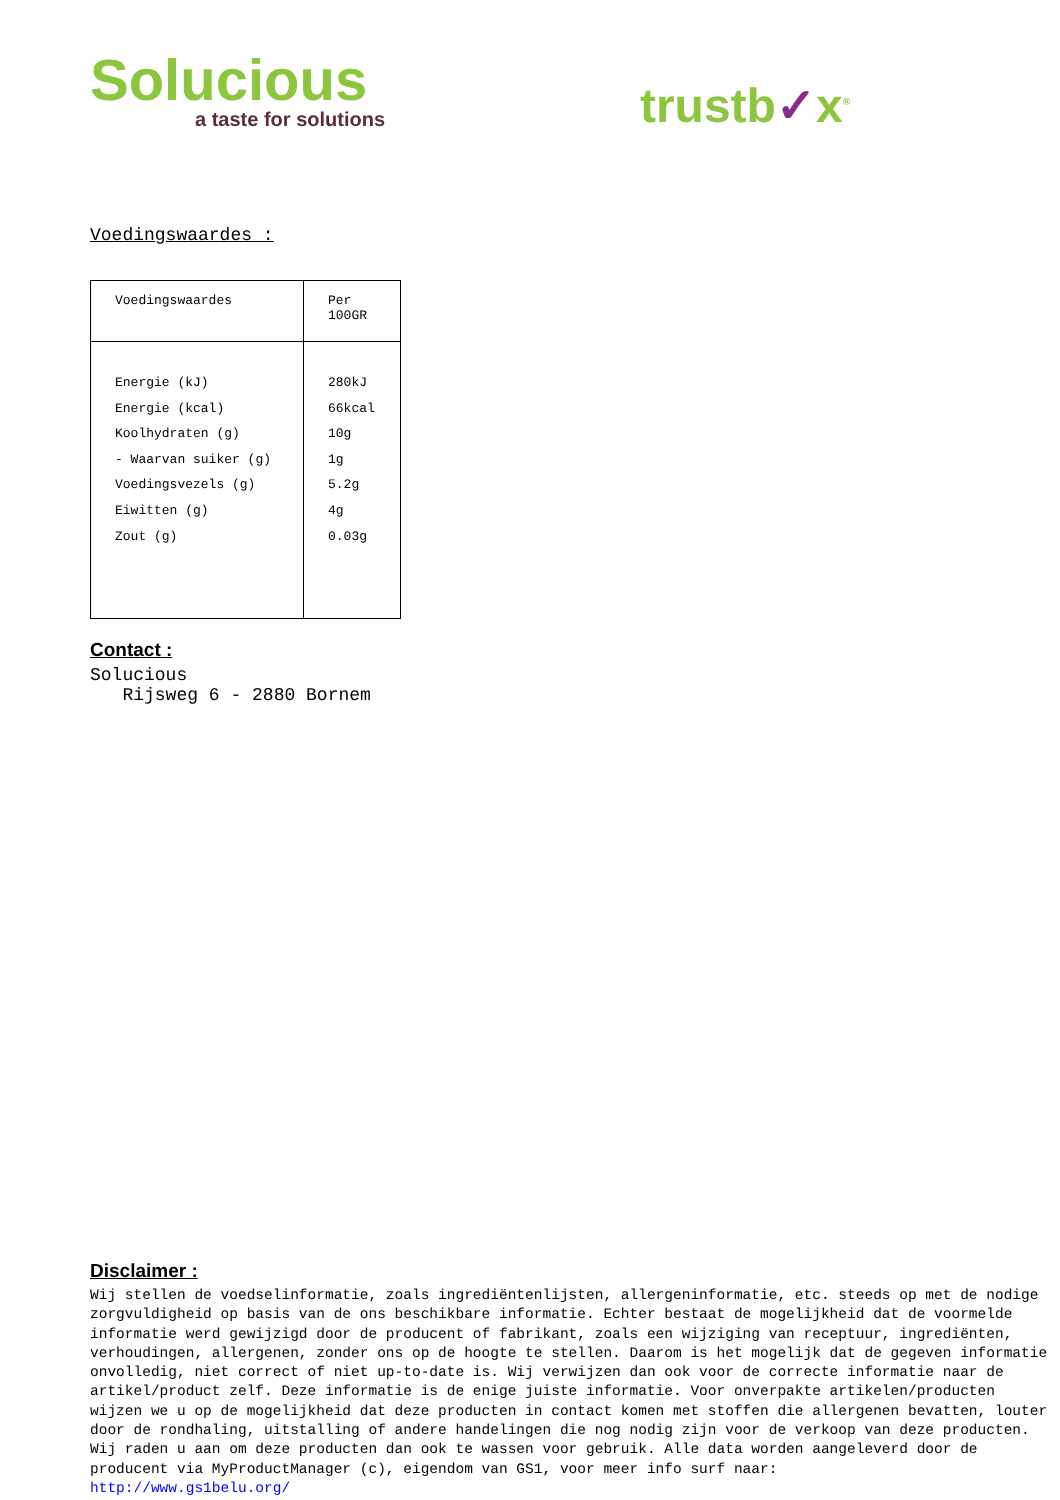Solucious
a taste for solutions
trustb✓x<sup>®</sup>
Voedingswaardes :
| Voedingswaardes | Per 100GR |
| Energie (kJ) Energie (kcal) Koolhydraten (g) - Waarvan suiker (g) Voedingsvezels (g) Eiwitten (g) Zout (g) | 280kJ 66kcal 10g 1g 5.2g 4g 0.03g |
Contact :
Solucious
Rijsweg 6 - 2880 Bornem
Disclaimer :
Wij stellen de voedselinformatie, zoals ingrediëntenlijsten, allergeninformatie, etc. steeds op met de nodige zorgvuldigheid op basis van de ons beschikbare informatie. Echter bestaat de mogelijkheid dat de voormelde informatie werd gewijzigd door de producent of fabrikant, zoals een wijziging van receptuur, ingrediënten, verhoudingen, allergenen, zonder ons op de hoogte te stellen. Daarom is het mogelijk dat de gegeven informatie onvolledig, niet correct of niet up-to-date is. Wij verwijzen dan ook voor de correcte informatie naar de artikel/product zelf. Deze informatie is de enige juiste informatie. Voor onverpakte artikelen/producten wijzen we u op de mogelijkheid dat deze producten in contact komen met stoffen die allergenen bevatten, louter door de rondhaling, uitstalling of andere handelingen die nog nodig zijn voor de verkoop van deze producten. Wij raden u aan om deze producten dan ook te wassen voor gebruik. Alle data worden aangeleverd door de producent via MyProductManager (c), eigendom van GS1, voor meer info surf naar:
http://www.gs1belu.org/